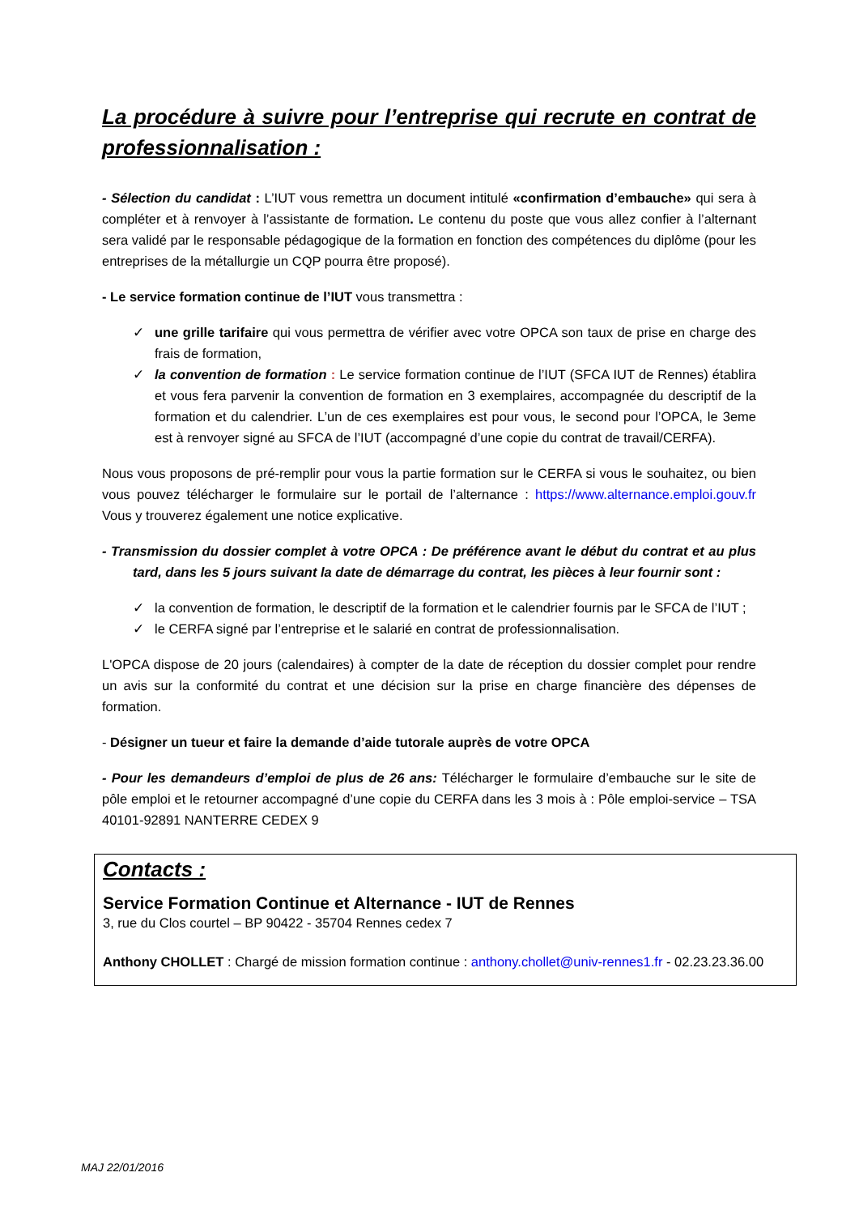La procédure à suivre pour l’entreprise qui recrute en contrat de professionnalisation :
- Sélection du candidat : L’IUT vous remettra un document intitulé «confirmation d’embauche» qui sera à compléter et à renvoyer à l’assistante de formation. Le contenu du poste que vous allez confier à l’alternant sera validé par le responsable pédagogique de la formation en fonction des compétences du diplôme (pour les entreprises de la métallurgie un CQP pourra être proposé).
- Le service formation continue de l’IUT vous transmettra :
✓ une grille tarifaire qui vous permettra de vérifier avec votre OPCA son taux de prise en charge des frais de formation,
✓ la convention de formation : Le service formation continue de l’IUT (SFCA IUT de Rennes) établira et vous fera parvenir la convention de formation en 3 exemplaires, accompagnée du descriptif de la formation et du calendrier. L’un de ces exemplaires est pour vous, le second pour l’OPCA, le 3eme est à renvoyer signé au SFCA de l’IUT (accompagné d’une copie du contrat de travail/CERFA).
Nous vous proposons de pré-remplir pour vous la partie formation sur le CERFA si vous le souhaitez, ou bien vous pouvez télécharger le formulaire sur le portail de l’alternance : https://www.alternance.emploi.gouv.fr Vous y trouverez également une notice explicative.
- Transmission du dossier complet à votre OPCA : De préférence avant le début du contrat et au plus tard, dans les 5 jours suivant la date de démarrage du contrat, les pièces à leur fournir sont :
✓ la convention de formation, le descriptif de la formation et le calendrier fournis par le SFCA de l’IUT ;
✓ le CERFA signé par l’entreprise et le salarié en contrat de professionnalisation.
L'OPCA dispose de 20 jours (calendaires) à compter de la date de réception du dossier complet pour rendre un avis sur la conformité du contrat et une décision sur la prise en charge financière des dépenses de formation.
- Désigner un tueur et faire la demande d’aide tutorale auprès de votre OPCA
- Pour les demandeurs d’emploi de plus de 26 ans: Télécharger le formulaire d’embauche sur le site de pôle emploi et le retourner accompagné d’une copie du CERFA dans les 3 mois à : Pôle emploi-service – TSA 40101-92891 NANTERRE CEDEX 9
Contacts :
Service Formation Continue et Alternance - IUT de Rennes
3, rue du Clos courtel – BP 90422 - 35704 Rennes cedex 7
Anthony CHOLLET : Chargé de mission formation continue : anthony.chollet@univ-rennes1.fr - 02.23.23.36.00
MAJ 22/01/2016